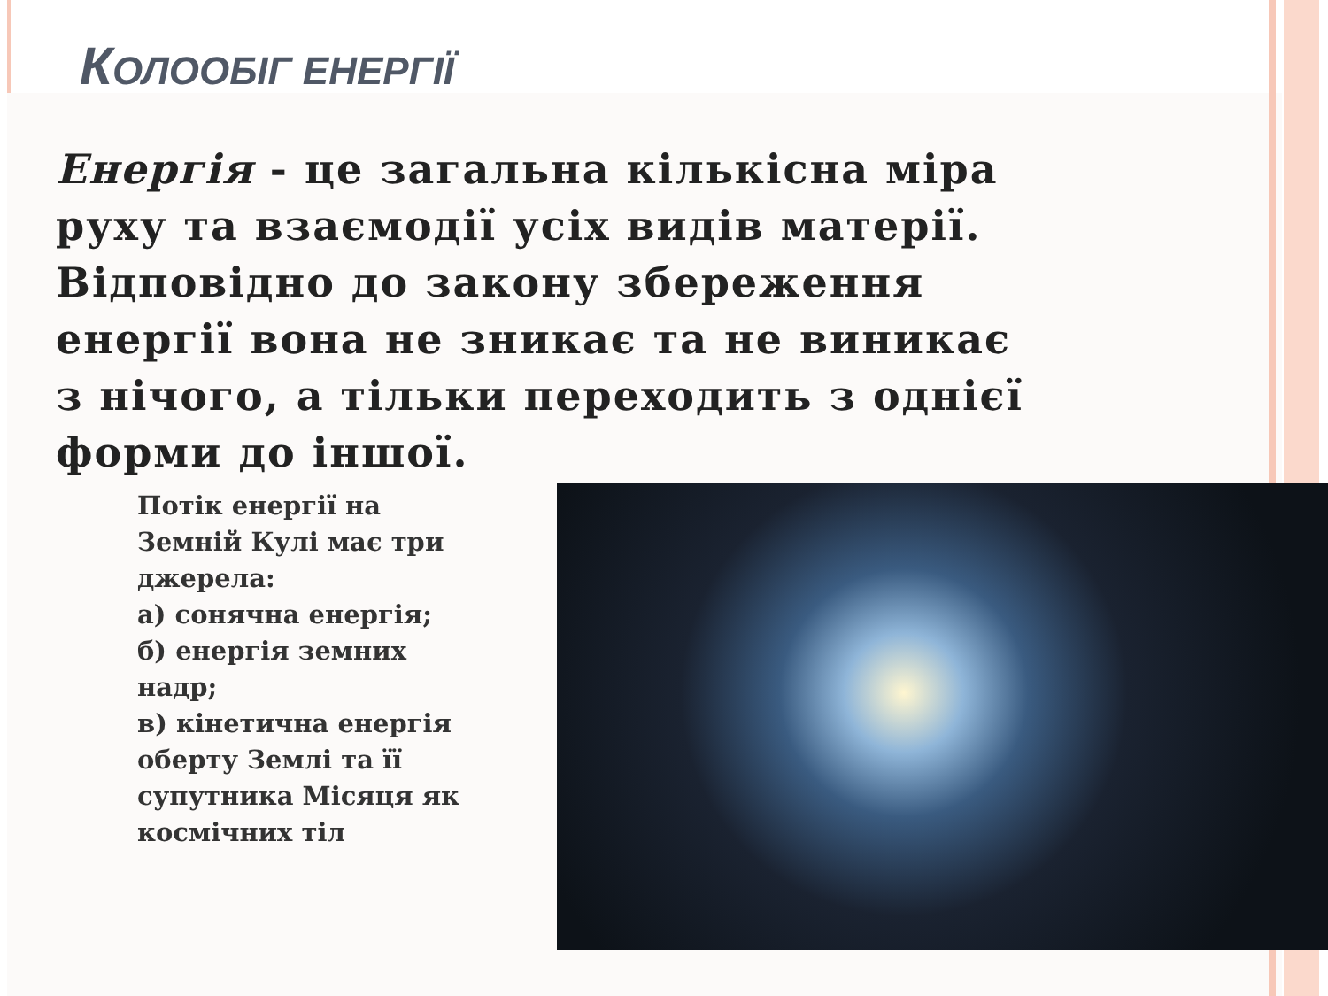КОЛООБІГ ЕНЕРГІЇ
Енергія - це загальна кількісна міра руху та взаємодії усіх видів матерії. Відповідно до закону збереження енергії вона не зникає та не виникає з нічого, а тільки переходить з однієї форми до іншої.
Потік енергії на Земній Кулі має три джерела:
а) сонячна енергія;
б) енергія земних надр;
в) кінетична енергія оберту Землі та її супутника Місяця як космічних тіл